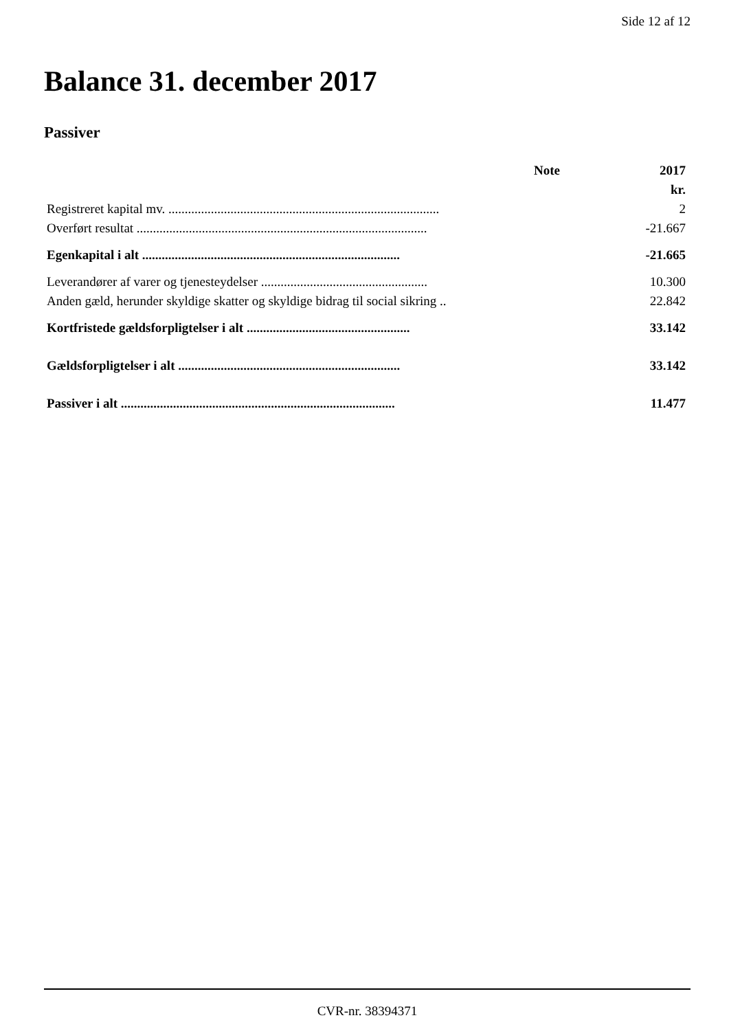Side 12 af 12
Balance 31. december 2017
Passiver
| | Note | 2017 |
| --- | --- | --- |
| | | kr. |
| Registreret kapital mv. ................................................................................... | | 2 |
| Overført resultat ......................................................................................... | | -21.667 |
| Egenkapital i alt ............................................................................... | | -21.665 |
| Leverandører af varer og tjenesteydelser ................................................... | | 10.300 |
| Anden gæld, herunder skyldige skatter og skyldige bidrag til social sikring .. | | 22.842 |
| Kortfristede gældsforpligtelser i alt .................................................. | | 33.142 |
| Gældsforpligtelser i alt .................................................................... | | 33.142 |
| Passiver i alt .................................................................................... | | 11.477 |
CVR-nr. 38394371